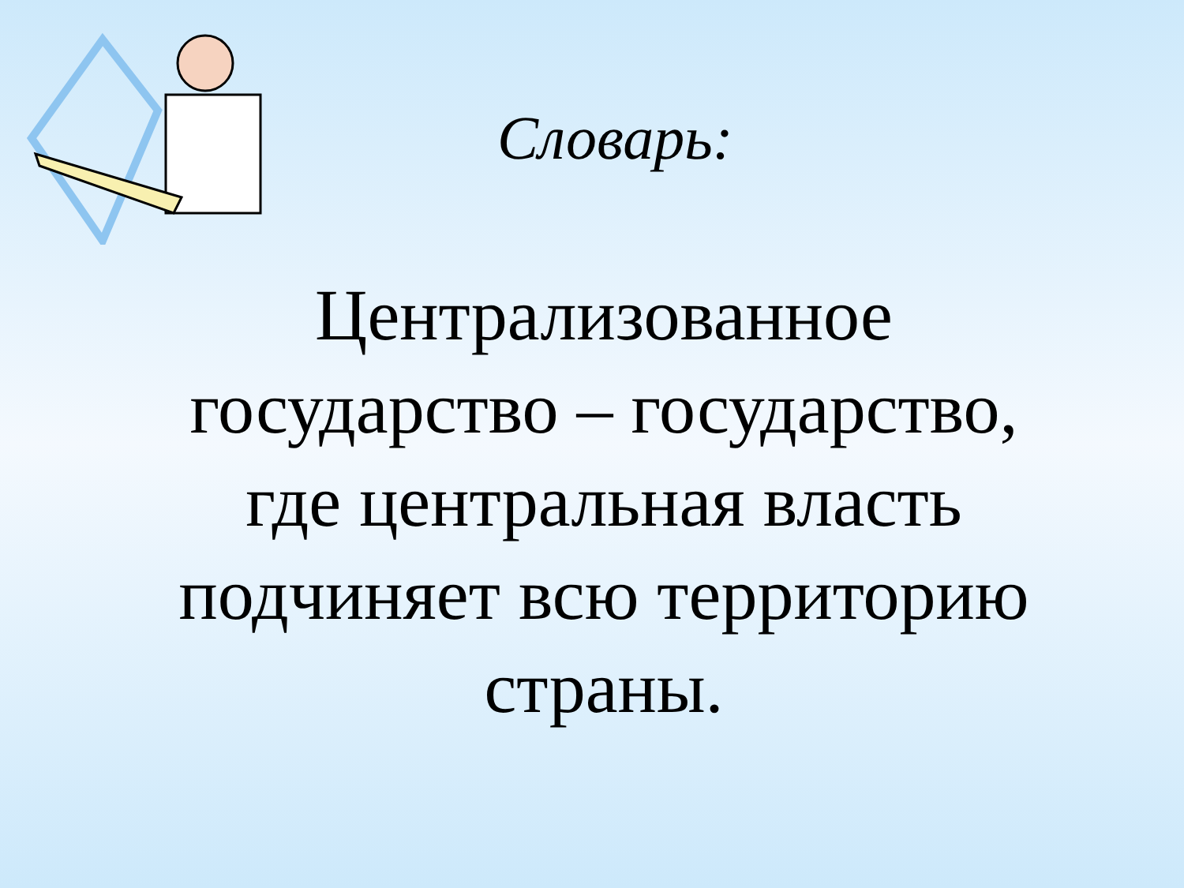Словарь:
Централизованное государство – государство, где центральная власть подчиняет всю территорию страны.